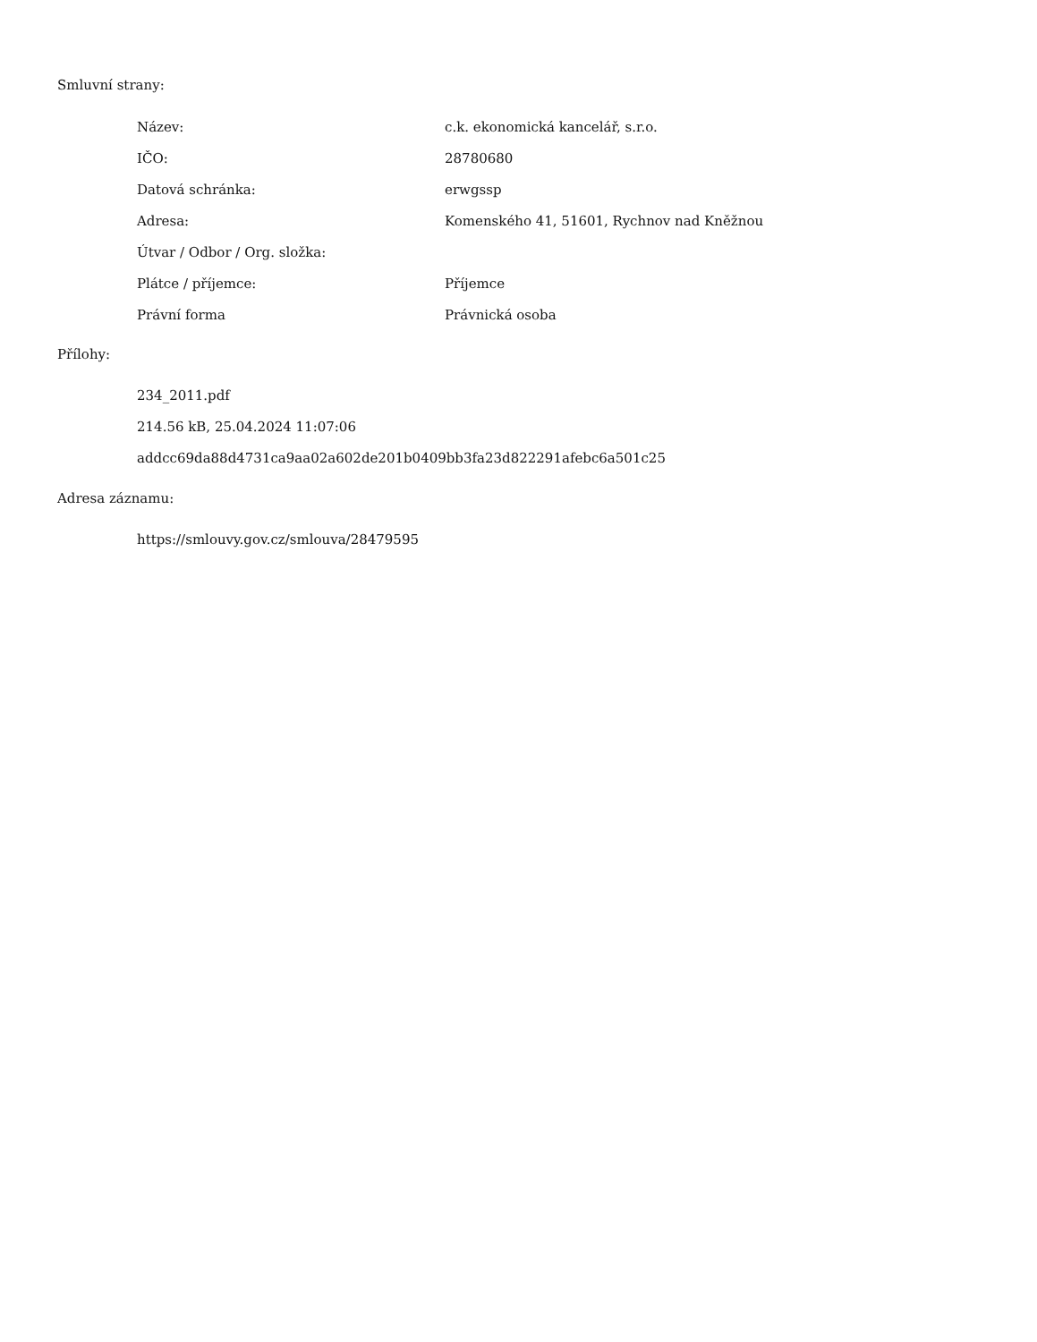Smluvní strany:
| Název: | c.k. ekonomická kancelář, s.r.o. |
| IČO: | 28780680 |
| Datová schránka: | erwgssp |
| Adresa: | Komenského 41, 51601, Rychnov nad Kněžnou |
| Útvar / Odbor / Org. složka: | |
| Plátce / příjemce: | Příjemce |
| Právní forma | Právnická osoba |
Přílohy:
234_2011.pdf
214.56 kB, 25.04.2024 11:07:06
addcc69da88d4731ca9aa02a602de201b0409bb3fa23d822291afebc6a501c25
Adresa záznamu:
https://smlouvy.gov.cz/smlouva/28479595